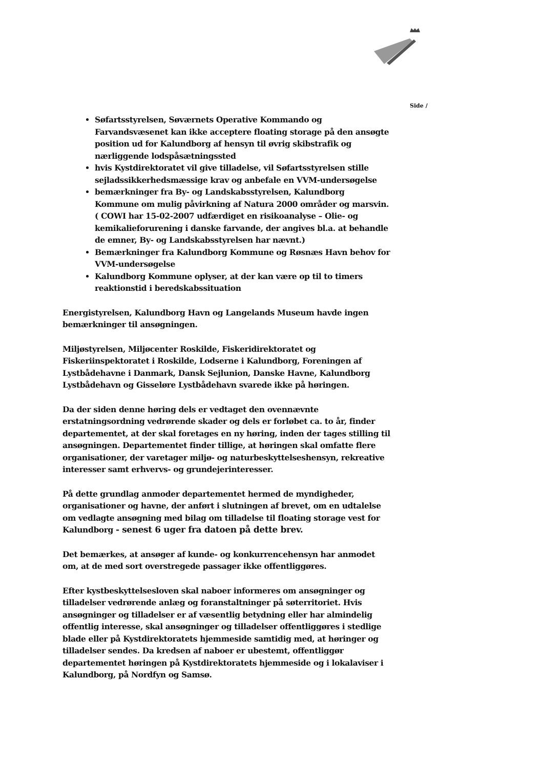Side /
Søfartsstyrelsen, Søværnets Operative Kommando og Farvandsvæsenet kan ikke acceptere floating storage på den ansøgte position ud for Kalundborg af hensyn til øvrig skibstrafik og nærliggende lodspåsætningssted
hvis Kystdirektoratet vil give tilladelse, vil Søfartsstyrelsen stille sejladssikkerhedsmæssige krav og anbefale en VVM-undersøgelse
bemærkninger fra By- og Landskabsstyrelsen, Kalundborg Kommune om mulig påvirkning af Natura 2000 områder og marsvin. ( COWI har 15-02-2007 udfærdiget en risikoanalyse – Olie- og kemikalieforurening i danske farvande, der angives bl.a. at behandle de emner, By- og Landskabsstyrelsen har nævnt.)
Bemærkninger fra Kalundborg Kommune og Røsnæs Havn behov for VVM-undersøgelse
Kalundborg Kommune oplyser, at der kan være op til to timers reaktionstid i beredskabssituation
Energistyrelsen, Kalundborg Havn og Langelands Museum havde ingen bemærkninger til ansøgningen.
Miljøstyrelsen, Miljøcenter Roskilde, Fiskeridirektoratet og Fiskeriinspektoratet i Roskilde, Lodserne i Kalundborg, Foreningen af Lystbådehavne i Danmark, Dansk Sejlunion, Danske Havne, Kalundborg Lystbådehavn og Gisseløre Lystbådehavn svarede ikke på høringen.
Da der siden denne høring dels er vedtaget den ovennævnte erstatningsordning vedrørende skader og dels er forløbet ca. to år, finder departementet, at der skal foretages en ny høring, inden der tages stilling til ansøgningen. Departementet finder tillige, at høringen skal omfatte flere organisationer, der varetager miljø- og naturbeskyttelseshensyn, rekreative interesser samt erhvervs- og grundejerinteresser.
På dette grundlag anmoder departementet hermed de myndigheder, organisationer og havne, der anført i slutningen af brevet, om en udtalelse om vedlagte ansøgning med bilag om tilladelse til floating storage vest for Kalundborg - senest 6 uger fra datoen på dette brev.
Det bemærkes, at ansøger af kunde- og konkurrencehensyn har anmodet om, at de med sort overstregede passager ikke offentliggøres.
Efter kystbeskyttelsesloven skal naboer informeres om ansøgninger og tilladelser vedrørende anlæg og foranstaltninger på søterritoriet. Hvis ansøgninger og tilladelser er af væsentlig betydning eller har almindelig offentlig interesse, skal ansøgninger og tilladelser offentliggøres i stedlige blade eller på Kystdirektoratets hjemmeside samtidig med, at høringer og tilladelser sendes. Da kredsen af naboer er ubestemt, offentliggør departementet høringen på Kystdirektoratets hjemmeside og i lokalaviser i Kalundborg, på Nordfyn og Samsø.